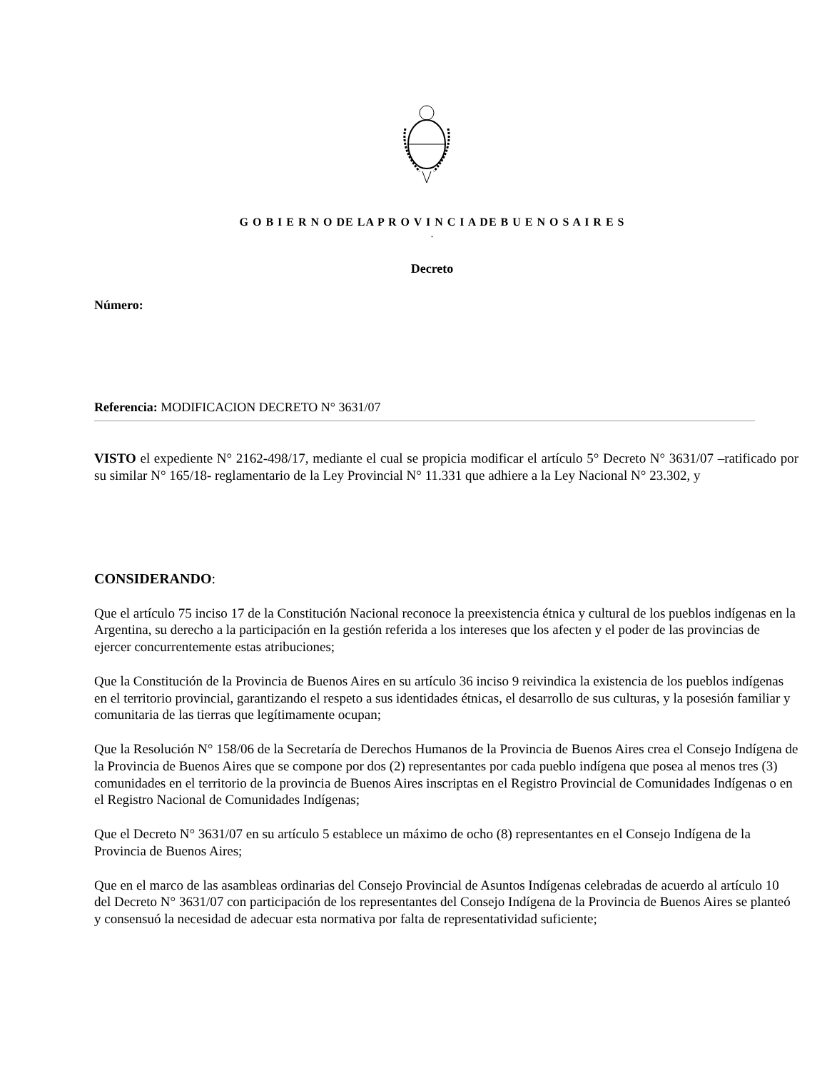G O B I E R N O DE LA P R O V I N C I A DE B U E N O S A I R E S
.
Decreto
Número:
Referencia: MODIFICACION DECRETO N° 3631/07
VISTO el expediente N° 2162-498/17, mediante el cual se propicia modificar el artículo 5° Decreto N° 3631/07 –ratificado por su similar N° 165/18- reglamentario de la Ley Provincial N° 11.331 que adhiere a la Ley Nacional N° 23.302, y
CONSIDERANDO:
Que el artículo 75 inciso 17 de la Constitución Nacional reconoce la preexistencia étnica y cultural de los pueblos indígenas en la Argentina, su derecho a la participación en la gestión referida a los intereses que los afecten y el poder de las provincias de ejercer concurrentemente estas atribuciones;
Que la Constitución de la Provincia de Buenos Aires en su artículo 36 inciso 9 reivindica la existencia de los pueblos indígenas en el territorio provincial, garantizando el respeto a sus identidades étnicas, el desarrollo de sus culturas, y la posesión familiar y comunitaria de las tierras que legítimamente ocupan;
Que la Resolución N° 158/06 de la Secretaría de Derechos Humanos de la Provincia de Buenos Aires crea el Consejo Indígena de la Provincia de Buenos Aires que se compone por dos (2) representantes por cada pueblo indígena que posea al menos tres (3) comunidades en el territorio de la provincia de Buenos Aires inscriptas en el Registro Provincial de Comunidades Indígenas o en el Registro Nacional de Comunidades Indígenas;
Que el Decreto N° 3631/07 en su artículo 5 establece un máximo de ocho (8) representantes en el Consejo Indígena de la Provincia de Buenos Aires;
Que en el marco de las asambleas ordinarias del Consejo Provincial de Asuntos Indígenas celebradas de acuerdo al artículo 10 del Decreto N° 3631/07 con participación de los representantes del Consejo Indígena de la Provincia de Buenos Aires se planteó y consensuó la necesidad de adecuar esta normativa por falta de representatividad suficiente;